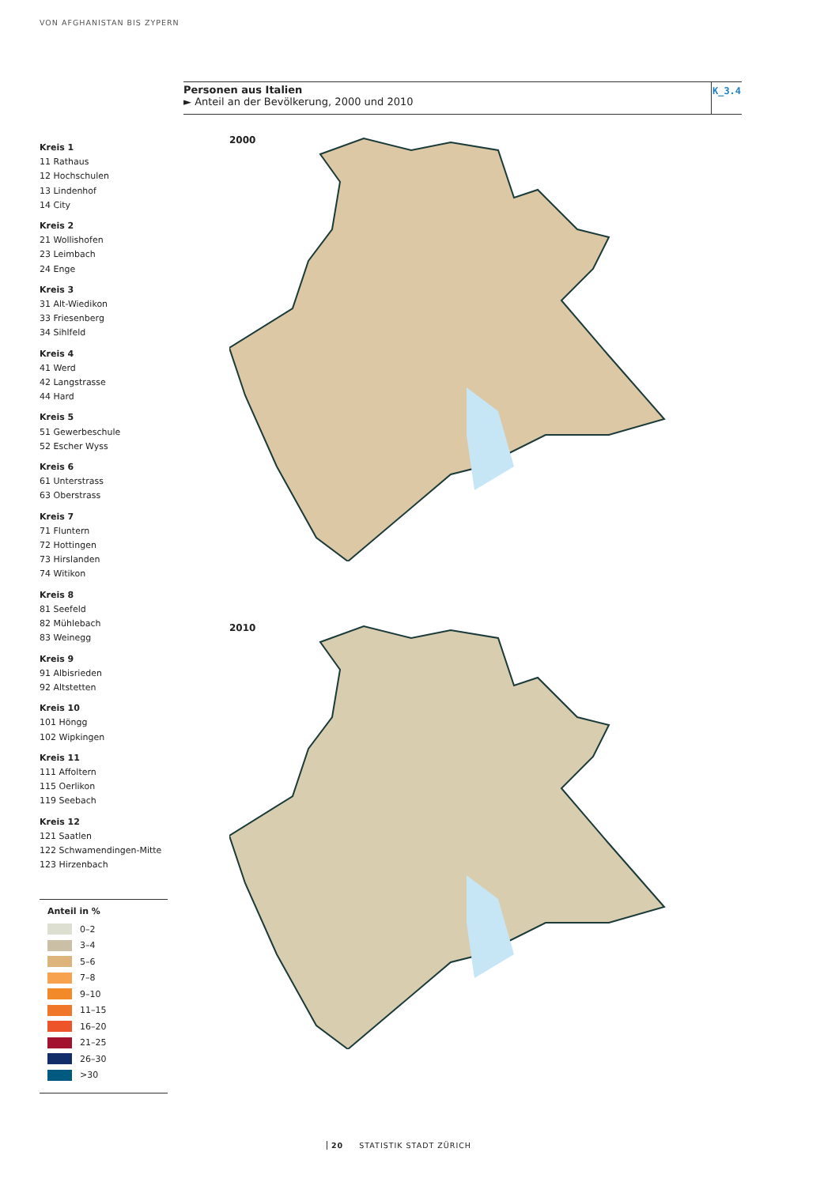VON AFGHANISTAN BIS ZYPERN
Personen aus Italien
► Anteil an der Bevölkerung, 2000 und 2010
K_3.4
Kreis 1
11 Rathaus
12 Hochschulen
13 Lindenhof
14 City
Kreis 2
21 Wollishofen
23 Leimbach
24 Enge
Kreis 3
31 Alt-Wiedikon
33 Friesenberg
34 Sihlfeld
Kreis 4
41 Werd
42 Langstrasse
44 Hard
Kreis 5
51 Gewerbeschule
52 Escher Wyss
Kreis 6
61 Unterstrass
63 Oberstrass
Kreis 7
71 Fluntern
72 Hottingen
73 Hirslanden
74 Witikon
Kreis 8
81 Seefeld
82 Mühlebach
83 Weinegg
Kreis 9
91 Albisrieden
92 Altstetten
Kreis 10
101 Höngg
102 Wipkingen
Kreis 11
111 Affoltern
115 Oerlikon
119 Seebach
Kreis 12
121 Saatlen
122 Schwamendingen-Mitte
123 Hirzenbach
2000
2010
Anteil in %
0–2
3–4
5–6
7–8
9–10
11–15
16–20
21–25
26–30
>30
20 STATISTIK STADT ZÜRICH